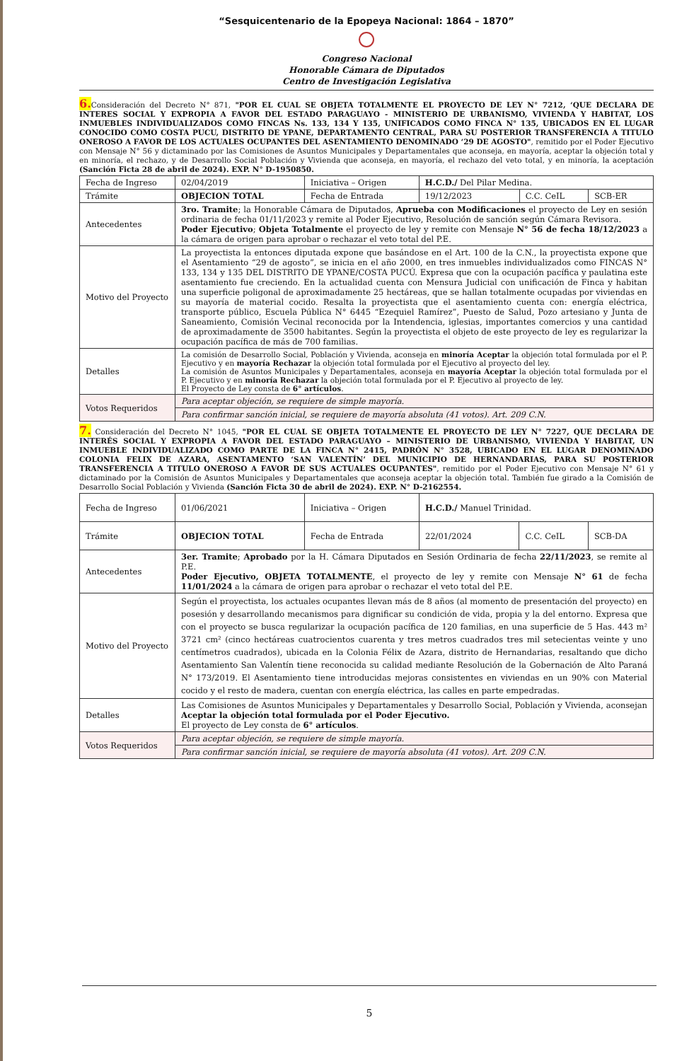“Sesquicentenario de la Epopeya Nacional: 1864 – 1870”
Congreso Nacional
Honorable Cámara de Diputados
Centro de Investigación Legislativa
6. Consideración del Decreto N° 871, "POR EL CUAL SE OBJETA TOTALMENTE EL PROYECTO DE LEY N° 7212, ‘QUE DECLARA DE INTERES SOCIAL Y EXPROPIA A FAVOR DEL ESTADO PARAGUAYO - MINISTERIO DE URBANISMO, VIVIENDA Y HABITAT, LOS INMUEBLES INDIVIDUALIZADOS COMO FINCAS Ns. 133, 134 Y 135, UNIFICADOS COMO FINCA N° 135, UBICADOS EN EL LUGAR CONOCIDO COMO COSTA PUCU, DISTRITO DE YPANE, DEPARTAMENTO CENTRAL, PARA SU POSTERIOR TRANSFERENCIA A TITULO ONEROSO A FAVOR DE LOS ACTUALES OCUPANTES DEL ASENTAMIENTO DENOMINADO ‘29 DE AGOSTO", remitido por el Poder Ejecutivo con Mensaje N° 56 y dictaminado por las Comisiones de Asuntos Municipales y Departamentales que aconseja, en mayoría, aceptar la objeción total y en minoría, el rechazo, y de Desarrollo Social Población y Vivienda que aconseja, en mayoría, el rechazo del veto total, y en minoría, la aceptación (Sanción Ficta 28 de abril de 2024). EXP. N° D-1950850.
| Fecha de Ingreso | 02/04/2019 | Iniciativa – Origen | H.C.D./ Del Pilar Medina. | | |
| Trámite | OBJECION TOTAL | Fecha de Entrada | 19/12/2023 | C.C. CeIL | SCB-ER |
| Antecedentes | 3ro. Tramite ; la Honorable Cámara de Diputados, Aprueba con Modificaciones el proyecto de Ley en sesión ordinaria de fecha 01/11/2023 y remite al Poder Ejecutivo, Resolución de sanción según Cámara Revisora. Poder Ejecutivo ; Objeta Totalmente el proyecto de ley y remite con Mensaje N° 56 de fecha 18/12/2023 a la cámara de origen para aprobar o rechazar el veto total del P.E. | | | | |
| Motivo del Proyecto | La proyectista la entonces diputada expone que basándose en el Art. 100 de la C.N., la proyectista expone que el Asentamiento “29 de agosto”, se inicia en el año 2000, en tres inmuebles individualizados como FINCAS N° 133, 134 y 135 DEL DISTRITO DE YPANE/COSTA PUCÚ. Expresa que con la ocupación pacífica y paulatina este asentamiento fue creciendo. En la actualidad cuenta con Mensura Judicial con unificación de Finca y habitan una superficie poligonal de aproximadamente 25 hectáreas, que se hallan totalmente ocupadas por viviendas en su mayoría de material cocido. Resalta la proyectista que el asentamiento cuenta con: energía eléctrica, transporte público, Escuela Pública N° 6445 “Ezequiel Ramírez”, Puesto de Salud, Pozo artesiano y Junta de Saneamiento, Comisión Vecinal reconocida por la Intendencia, iglesias, importantes comercios y una cantidad de aproximadamente de 3500 habitantes. Según la proyectista el objeto de este proyecto de ley es regularizar la ocupación pacífica de más de 700 familias. | | | | |
| Detalles | La comisión de Desarrollo Social, Población y Vivienda, aconseja en minoría Aceptar la objeción total formulada por el P. Ejecutivo y en mayoría Rechazar la objeción total formulada por el Ejecutivo al proyecto del ley. La comisión de Asuntos Municipales y Departamentales, aconseja en mayoría Aceptar la objeción total formulada por el P. Ejecutivo y en minoría Rechazar la objeción total formulada por el P. Ejecutivo al proyecto de ley. El Proyecto de Ley consta de 6° artículos . | | | | |
| Votos Requeridos | Para aceptar objeción, se requiere de simple mayoría. | | | | |
| | Para confirmar sanción inicial, se requiere de mayoría absoluta (41 votos). Art. 209 C.N. | | | | |
7. Consideración del Decreto N° 1045, "POR EL CUAL SE OBJETA TOTALMENTE EL PROYECTO DE LEY N° 7227, QUE DECLARA DE INTERÉS SOCIAL Y EXPROPIA A FAVOR DEL ESTADO PARAGUAYO – MINISTERIO DE URBANISMO, VIVIENDA Y HABITAT, UN INMUEBLE INDIVIDUALIZADO COMO PARTE DE LA FINCA N° 2415, PADRÓN N° 3528, UBICADO EN EL LUGAR DENOMINADO COLONIA FELIX DE AZARA, ASENTAMENTO ‘SAN VALENTÍN’ DEL MUNICIPIO DE HERNANDARIAS, PARA SU POSTERIOR TRANSFERENCIA A TITULO ONEROSO A FAVOR DE SUS ACTUALES OCUPANTES", remitido por el Poder Ejecutivo con Mensaje N° 61 y dictaminado por la Comisión de Asuntos Municipales y Departamentales que aconseja aceptar la objeción total. También fue girado a la Comisión de Desarrollo Social Población y Vivienda (Sanción Ficta 30 de abril de 2024). EXP. N° D-2162554.
| Fecha de Ingreso | 01/06/2021 | Iniciativa – Origen | H.C.D./ Manuel Trinidad. | | |
| Trámite | OBJECION TOTAL | Fecha de Entrada | 22/01/2024 | C.C. CeIL | SCB-DA |
| Antecedentes | 3er. Tramite ; Aprobado por la H. Cámara Diputados en Sesión Ordinaria de fecha 22/11/2023 , se remite al P.E. Poder Ejecutivo, OBJETA TOTALMENTE , el proyecto de ley y remite con Mensaje N° 61 de fecha 11/01/2024 a la cámara de origen para aprobar o rechazar el veto total del P.E. | | | | |
| Motivo del Proyecto | Según el proyectista, los actuales ocupantes llevan más de 8 años (al momento de presentación del proyecto) en posesión y desarrollando mecanismos para dignificar su condición de vida, propia y la del entorno. Expresa que con el proyecto se busca regularizar la ocupación pacífica de 120 familias, en una superficie de 5 Has. 443 m² 3721 cm² (cinco hectáreas cuatrocientos cuarenta y tres metros cuadrados tres mil setecientas veinte y uno centímetros cuadrados), ubicada en la Colonia Félix de Azara, distrito de Hernandarias, resaltando que dicho Asentamiento San Valentín tiene reconocida su calidad mediante Resolución de la Gobernación de Alto Paraná N° 173/2019. El Asentamiento tiene introducidas mejoras consistentes en viviendas en un 90% con Material cocido y el resto de madera, cuentan con energía eléctrica, las calles en parte empedradas. | | | | |
| Detalles | Las Comisiones de Asuntos Municipales y Departamentales y Desarrollo Social, Población y Vivienda, aconsejan Aceptar la objeción total formulada por el Poder Ejecutivo. El proyecto de Ley consta de 6° artículos . | | | | |
| Votos Requeridos | Para aceptar objeción, se requiere de simple mayoría. | | | | |
| | Para confirmar sanción inicial, se requiere de mayoría absoluta (41 votos). Art. 209 C.N. | | | | |
5